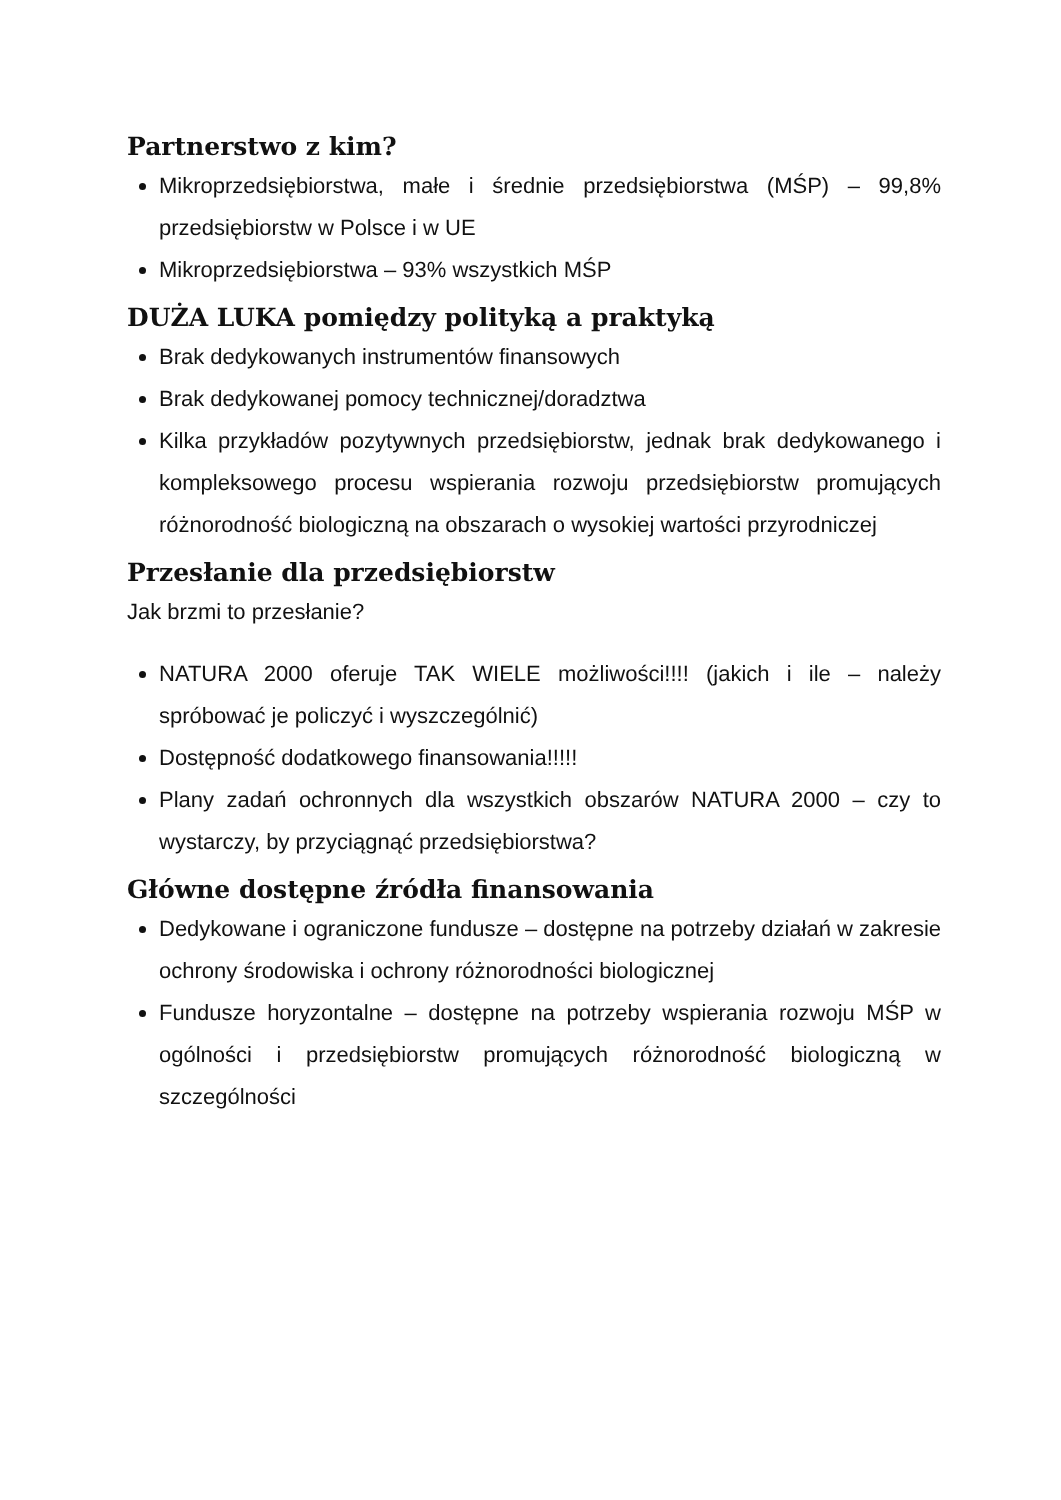Partnerstwo z kim?
Mikroprzedsiębiorstwa, małe i średnie przedsiębiorstwa (MŚP) – 99,8% przedsiębiorstw w Polsce i w UE
Mikroprzedsiębiorstwa – 93% wszystkich MŚP
DUŻA LUKA pomiędzy polityką a praktyką
Brak dedykowanych instrumentów finansowych
Brak dedykowanej pomocy technicznej/doradztwa
Kilka przykładów pozytywnych przedsiębiorstw, jednak brak dedykowanego i kompleksowego procesu wspierania rozwoju przedsiębiorstw promujących różnorodność biologiczną na obszarach o wysokiej wartości przyrodniczej
Przesłanie dla przedsiębiorstw
Jak brzmi to przesłanie?
NATURA 2000 oferuje TAK WIELE możliwości!!!! (jakich i ile – należy spróbować je policzyć i wyszczególnić)
Dostępność dodatkowego finansowania!!!!!
Plany zadań ochronnych dla wszystkich obszarów NATURA 2000 – czy to wystarczy, by przyciągnąć przedsiębiorstwa?
Główne dostępne źródła finansowania
Dedykowane i ograniczone fundusze – dostępne na potrzeby działań w zakresie ochrony środowiska i ochrony różnorodności biologicznej
Fundusze horyzontalne – dostępne na potrzeby wspierania rozwoju MŚP w ogólności i przedsiębiorstw promujących różnorodność biologiczną w szczególności